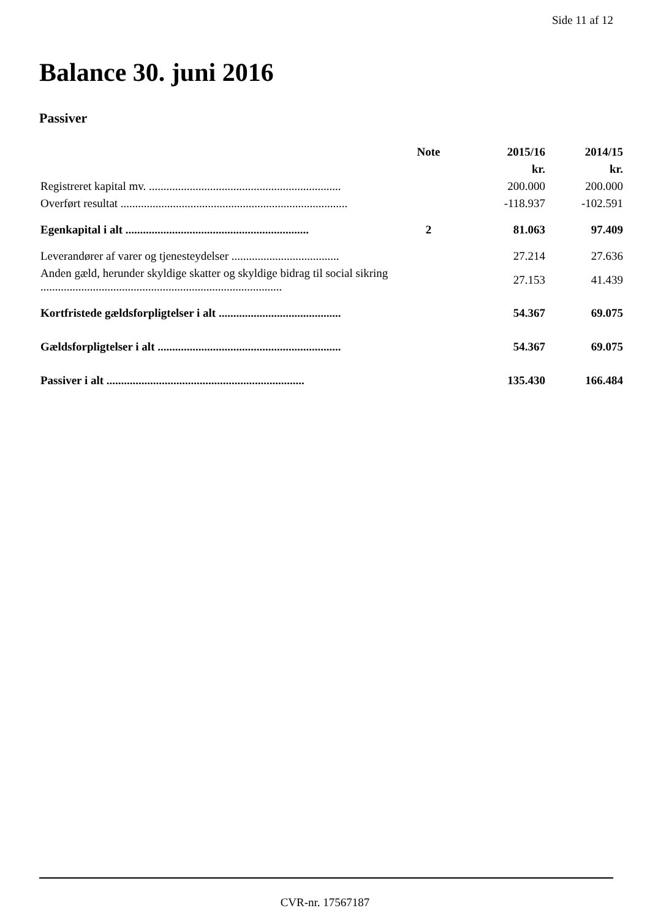Side 11 af 12
Balance 30. juni 2016
Passiver
| | Note | 2015/16 | 2014/15 |
| --- | --- | --- | --- |
| | | kr. | kr. |
| Registreret kapital mv. .................................................................. | | 200.000 | 200.000 |
| Overført resultat .............................................................................. | | -118.937 | -102.591 |
| Egenkapital i alt ............................................................... | 2 | 81.063 | 97.409 |
| Leverandører af varer og tjenesteydelser ..................................... | | 27.214 | 27.636 |
| Anden gæld, herunder skyldige skatter og skyldige bidrag til social sikring ................................................................................... | | 27.153 | 41.439 |
| Kortfristede gældsforpligtelser i alt .......................................... | | 54.367 | 69.075 |
| Gældsforpligtelser i alt ............................................................... | | 54.367 | 69.075 |
| Passiver i alt .................................................................... | | 135.430 | 166.484 |
CVR-nr. 17567187